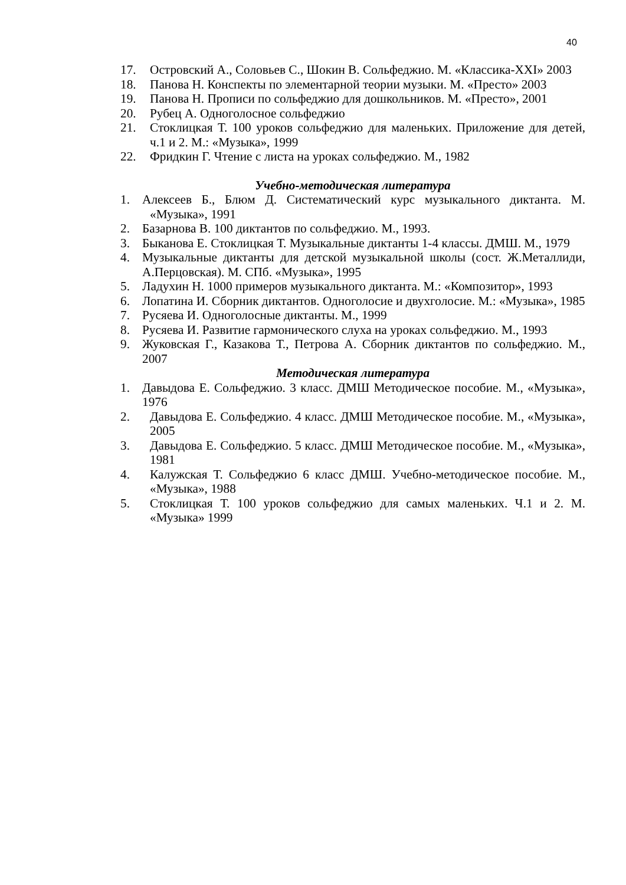40
17. Островский А., Соловьев С., Шокин В. Сольфеджио. М. «Классика-XXI» 2003
18. Панова Н. Конспекты по элементарной теории музыки. М. «Престо» 2003
19. Панова Н. Прописи по сольфеджио для дошкольников. М. «Престо», 2001
20. Рубец А. Одноголосное сольфеджио
21. Стоклицкая Т. 100 уроков сольфеджио для маленьких. Приложение для детей, ч.1 и 2. М.: «Музыка», 1999
22. Фридкин Г. Чтение с листа на уроках сольфеджио. М., 1982
Учебно-методическая литература
1. Алексеев Б., Блюм Д. Систематический курс музыкального диктанта. М. «Музыка», 1991
2. Базарнова В. 100 диктантов по сольфеджио. М., 1993.
3. Быканова Е. Стоклицкая Т. Музыкальные диктанты 1-4 классы. ДМШ. М., 1979
4. Музыкальные диктанты для детской музыкальной школы (сост. Ж.Металлиди, А.Перцовская). М. СПб. «Музыка», 1995
5. Ладухин Н. 1000 примеров музыкального диктанта. М.: «Композитор», 1993
6. Лопатина И. Сборник диктантов. Одноголосие и двухголосие. М.: «Музыка», 1985
7. Русяева И. Одноголосные диктанты. М., 1999
8. Русяева И. Развитие гармонического слуха на уроках сольфеджио. М., 1993
9. Жуковская Г., Казакова Т., Петрова А. Сборник диктантов по сольфеджио. М., 2007
Методическая литература
1. Давыдова Е. Сольфеджио. 3 класс. ДМШ Методическое пособие. М., «Музыка», 1976
2. Давыдова Е. Сольфеджио. 4 класс. ДМШ Методическое пособие. М., «Музыка», 2005
3. Давыдова Е. Сольфеджио. 5 класс. ДМШ Методическое пособие. М., «Музыка», 1981
4. Калужская Т. Сольфеджио 6 класс ДМШ. Учебно-методическое пособие. М., «Музыка», 1988
5. Стоклицкая Т. 100 уроков сольфеджио для самых маленьких. Ч.1 и 2. М. «Музыка» 1999